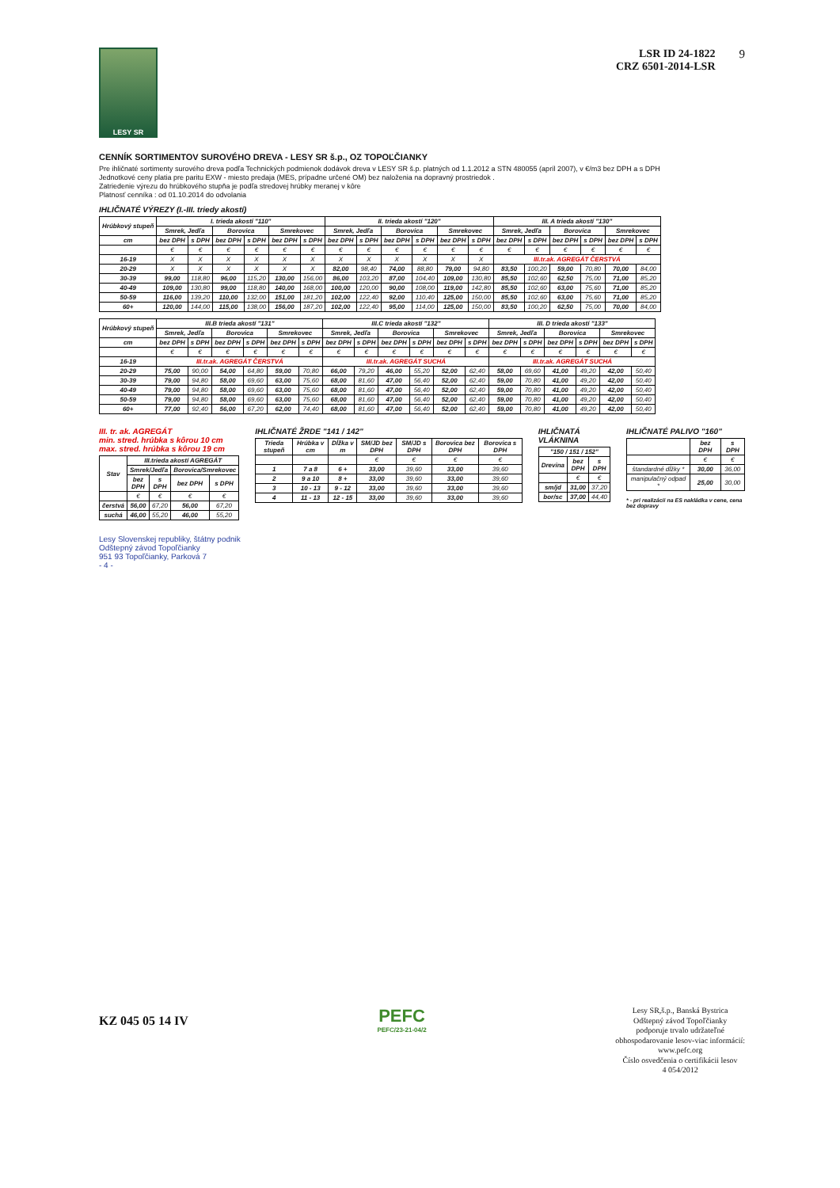LESY SR
LSR ID 24-1822
CRZ 6501-2014-LSR
9
CENNÍK SORTIMENTOV SUROVÉHO DREVA - LESY SR š.p., OZ TOPOĽČIANKY
Pre ihličnaté sortimenty surového dreva podľa Technických podmienok dodávok dreva v LESY SR š.p. platných od 1.1.2012 a STN 480055 (apríl 2007), v €/m3 bez DPH a s DPH
Jednotkové ceny platia pre paritu EXW - miesto predaja (MES, prípadne určené OM) bez naloženia na dopravný prostriedok .
Zatriedenie výrezu do hrúbkového stupňa je podľa stredovej hrúbky meranej v kôre
Platnosť cenníka : od 01.10.2014 do odvolania
IHLIČNATÉ VÝREZY (I.-III. triedy akostí)
| Hrúbkový stupeň | I. trieda akostí "110" | | | | | | II. trieda akostí "120" | | | | | | III. A trieda akostí "130" | | | | | |
| --- | --- | --- | --- | --- | --- | --- | --- | --- | --- | --- | --- | --- | --- | --- | --- | --- | --- | --- |
| | Smrek, Jedľa | | Borovica | | Smrekovec | | Smrek, Jedľa | | Borovica | | Smrekovec | | Smrek, Jedľa | | Borovica | | Smrekovec | |
| cm | bez DPH | s DPH | bez DPH | s DPH | bez DPH | s DPH | bez DPH | s DPH | bez DPH | s DPH | bez DPH | s DPH | bez DPH | s DPH | bez DPH | s DPH | bez DPH | s DPH |
| | € | € | € | € | € | € | € | € | € | € | € | € | € | € | € | € | € | € |
| 16-19 | X | X | X | X | X | X | X | X | X | X | X | X | III.tr.ak. AGREGÁT ČERSTVÁ | | | | | |
| 20-29 | X | X | X | X | X | X | 82,00 | 98,40 | 74,00 | 88,80 | 79,00 | 94,80 | 83,50 | 100,20 | 59,00 | 70,80 | 70,00 | 84,00 |
| 30-39 | 99,00 | 118,80 | 96,00 | 115,20 | 130,00 | 156,00 | 86,00 | 103,20 | 87,00 | 104,40 | 109,00 | 130,80 | 85,50 | 102,60 | 62,50 | 75,00 | 71,00 | 85,20 |
| 40-49 | 109,00 | 130,80 | 99,00 | 118,80 | 140,00 | 168,00 | 100,00 | 120,00 | 90,00 | 108,00 | 119,00 | 142,80 | 85,50 | 102,60 | 63,00 | 75,60 | 71,00 | 85,20 |
| 50-59 | 116,00 | 139,20 | 110,00 | 132,00 | 151,00 | 181,20 | 102,00 | 122,40 | 92,00 | 110,40 | 125,00 | 150,00 | 85,50 | 102,60 | 63,00 | 75,60 | 71,00 | 85,20 |
| 60+ | 120,00 | 144,00 | 115,00 | 138,00 | 156,00 | 187,20 | 102,00 | 122,40 | 95,00 | 114,00 | 125,00 | 150,00 | 83,50 | 100,20 | 62,50 | 75,00 | 70,00 | 84,00 |
| Hrúbkový stupeň | III.B trieda akostí "131" | | | | | | III.C trieda akostí "132" | | | | | | III. D trieda akostí "133" | | | | | |
| --- | --- | --- | --- | --- | --- | --- | --- | --- | --- | --- | --- | --- | --- | --- | --- | --- | --- | --- |
| | Smrek, Jedľa | | Borovica | | Smrekovec | | Smrek, Jedľa | | Borovica | | Smrekovec | | Smrek, Jedľa | | Borovica | | Smrekovec | |
| cm | bez DPH | s DPH | bez DPH | s DPH | bez DPH | s DPH | bez DPH | s DPH | bez DPH | s DPH | bez DPH | s DPH | bez DPH | s DPH | bez DPH | s DPH | bez DPH | s DPH |
| | € | € | € | € | € | € | € | € | € | € | € | € | € | € | € | € | € | € |
| 16-19 | III.tr.ak. AGREGÁT ČERSTVÁ | | | | | | III.tr.ak. AGREGÁT SUCHÁ | | | | | | III.tr.ak. AGREGÁT SUCHÁ | | | | | |
| 20-29 | 75,00 | 90,00 | 54,00 | 64,80 | 59,00 | 70,80 | 66,00 | 79,20 | 46,00 | 55,20 | 52,00 | 62,40 | 58,00 | 69,60 | 41,00 | 49,20 | 42,00 | 50,40 |
| 30-39 | 79,00 | 94,80 | 58,00 | 69,60 | 63,00 | 75,60 | 68,00 | 81,60 | 47,00 | 56,40 | 52,00 | 62,40 | 59,00 | 70,80 | 41,00 | 49,20 | 42,00 | 50,40 |
| 40-49 | 79,00 | 94,80 | 58,00 | 69,60 | 63,00 | 75,60 | 68,00 | 81,60 | 47,00 | 56,40 | 52,00 | 62,40 | 59,00 | 70,80 | 41,00 | 49,20 | 42,00 | 50,40 |
| 50-59 | 79,00 | 94,80 | 58,00 | 69,60 | 63,00 | 75,60 | 68,00 | 81,60 | 47,00 | 56,40 | 52,00 | 62,40 | 59,00 | 70,80 | 41,00 | 49,20 | 42,00 | 50,40 |
| 60+ | 77,00 | 92,40 | 56,00 | 67,20 | 62,00 | 74,40 | 68,00 | 81,60 | 47,00 | 56,40 | 52,00 | 62,40 | 59,00 | 70,80 | 41,00 | 49,20 | 42,00 | 50,40 |
III. tr. ak. AGREGÁT
min. stred. hrúbka s kôrou 10 cm
max. stred. hrúbka s kôrou 19 cm
| Stav | III.trieda akostí AGREGÁT | | | |
| --- | --- | --- | --- | --- |
| | Smrek/Jedľa | | Borovica/Smrekovec | |
| | bez DPH | s DPH | bez DPH | s DPH |
| | € | € | € | € |
| čerstvá | 56,00 | 67,20 | 56,00 | 67,20 |
| suchá | 46,00 | 55,20 | 46,00 | 55,20 |
IHLIČNATÉ ŽRDE "141 / 142"
| Trieda stupeň | Hrúbka v cm | Dĺžka v m | SM/JD bez DPH | SM/JD s DPH | Borovica bez DPH | Borovica s DPH |
| --- | --- | --- | --- | --- | --- | --- |
| | | | € | € | € | € |
| 1 | 7 a 8 | 6 + | 33,00 | 39,60 | 33,00 | 39,60 |
| 2 | 9 a 10 | 8 + | 33,00 | 39,60 | 33,00 | 39,60 |
| 3 | 10 - 13 | 9 - 12 | 33,00 | 39,60 | 33,00 | 39,60 |
| 4 | 11 - 13 | 12 - 15 | 33,00 | 39,60 | 33,00 | 39,60 |
IHLIČNATÁ VLÁKNINA
| "150 / 151 / 152" | | |
| --- | --- | --- |
| Drevina | bez DPH | s DPH |
| | € | € |
| sm/jd | 31,00 | 37,20 |
| bor/sc | 37,00 | 44,40 |
IHLIČNATÉ PALIVO "160"
| | bez DPH | s DPH |
| --- | --- | --- |
| | € | € |
| štandardné dĺžky * | 30,00 | 36,00 |
| manipulačný odpad * | 25,00 | 30,00 |
* - pri realizácii na ES nakládka v cene, cena bez dopravy
Lesy Slovenskej republiky, štátny podnik
Odštepný závod Topoľčianky
951 93 Topoľčianky, Parková 7
- 4 -
KZ 045 05 14 IV
PEFC
PEFC/23-21-04/2
Lesy SR,š.p., Banská Bystrica
Odštepný závod Topoľčianky
podporuje trvalo udržateľné
obhospodarovanie lesov-viac informácií:
www.pefc.org
Číslo osvedčenia o certifikácii lesov
4 054/2012